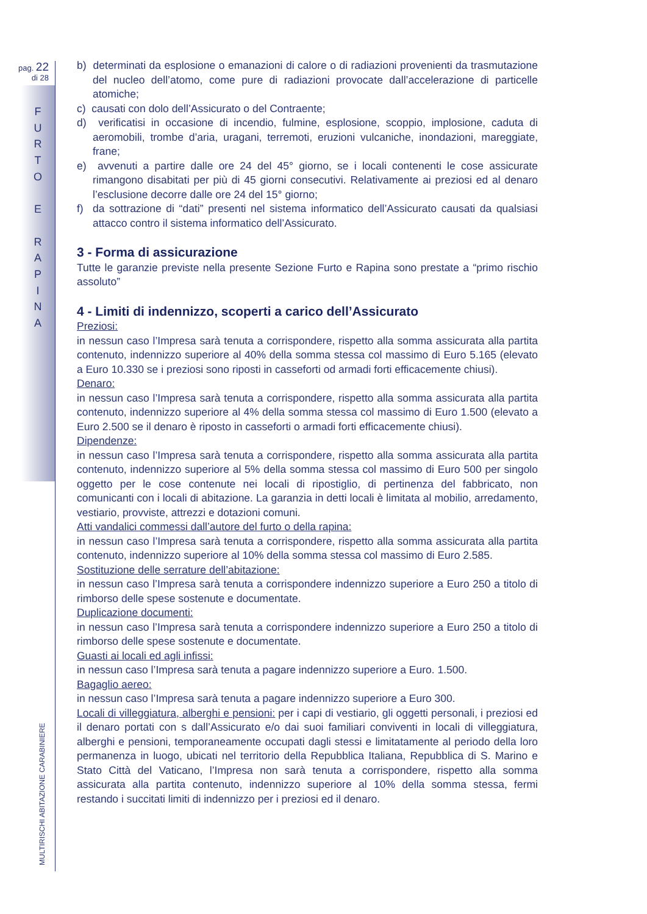pag. 22
di 28
F
U
R
T
O
E
R
A
P
I
N
A
MULTIRISCHI ABITAZIONE CARABINIERE
b) determinati da esplosione o emanazioni di calore o di radiazioni provenienti da trasmutazione del nucleo dell’atomo, come pure di radiazioni provocate dall’accelerazione di particelle atomiche;
c) causati con dolo dell’Assicurato o del Contraente;
d) verificatisi in occasione di incendio, fulmine, esplosione, scoppio, implosione, caduta di aeromobili, trombe d’aria, uragani, terremoti, eruzioni vulcaniche, inondazioni, mareggiate, frane;
e) avvenuti a partire dalle ore 24 del 45° giorno, se i locali contenenti le cose assicurate rimangono disabitati per più di 45 giorni consecutivi. Relativamente ai preziosi ed al denaro l’esclusione decorre dalle ore 24 del 15° giorno;
f) da sottrazione di “dati” presenti nel sistema informatico dell’Assicurato causati da qualsiasi attacco contro il sistema informatico dell’Assicurato.
3 - Forma di assicurazione
Tutte le garanzie previste nella presente Sezione Furto e Rapina sono prestate a “primo rischio assoluto”
4 - Limiti di indennizzo, scoperti a carico dell’Assicurato
Preziosi:
in nessun caso l’Impresa sarà tenuta a corrispondere, rispetto alla somma assicurata alla partita contenuto, indennizzo superiore al 40% della somma stessa col massimo di Euro 5.165 (elevato a Euro 10.330 se i preziosi sono riposti in casseforti od armadi forti efficacemente chiusi).
Denaro:
in nessun caso l’Impresa sarà tenuta a corrispondere, rispetto alla somma assicurata alla partita contenuto, indennizzo superiore al 4% della somma stessa col massimo di Euro 1.500 (elevato a Euro 2.500 se il denaro è riposto in casseforti o armadi forti efficacemente chiusi).
Dipendenze:
in nessun caso l’Impresa sarà tenuta a corrispondere, rispetto alla somma assicurata alla partita contenuto, indennizzo superiore al 5% della somma stessa col massimo di Euro 500 per singolo oggetto per le cose contenute nei locali di ripostiglio, di pertinenza del fabbricato, non comunicanti con i locali di abitazione. La garanzia in detti locali è limitata al mobilio, arredamento, vestiario, provviste, attrezzi e dotazioni comuni.
Atti vandalici commessi dall’autore del furto o della rapina:
in nessun caso l’Impresa sarà tenuta a corrispondere, rispetto alla somma assicurata alla partita contenuto, indennizzo superiore al 10% della somma stessa col massimo di Euro 2.585.
Sostituzione delle serrature dell’abitazione:
in nessun caso l’Impresa sarà tenuta a corrispondere indennizzo superiore a Euro 250 a titolo di rimborso delle spese sostenute e documentate.
Duplicazione documenti:
in nessun caso l’Impresa sarà tenuta a corrispondere indennizzo superiore a Euro 250 a titolo di rimborso delle spese sostenute e documentate.
Guasti ai locali ed agli infissi:
in nessun caso l’Impresa sarà tenuta a pagare indennizzo superiore a Euro. 1.500.
Bagaglio aereo:
in nessun caso l’Impresa sarà tenuta a pagare indennizzo superiore a Euro 300.
Locali di villeggiatura, alberghi e pensioni: per i capi di vestiario, gli oggetti personali, i preziosi ed il denaro portati con s dall’Assicurato e/o dai suoi familiari conviventi in locali di villeggiatura, alberghi e pensioni, temporaneamente occupati dagli stessi e limitatamente al periodo della loro permanenza in luogo, ubicati nel territorio della Repubblica Italiana, Repubblica di S. Marino e Stato Città del Vaticano, l’Impresa non sarà tenuta a corrispondere, rispetto alla somma assicurata alla partita contenuto, indennizzo superiore al 10% della somma stessa, fermi restando i succitati limiti di indennizzo per i preziosi ed il denaro.